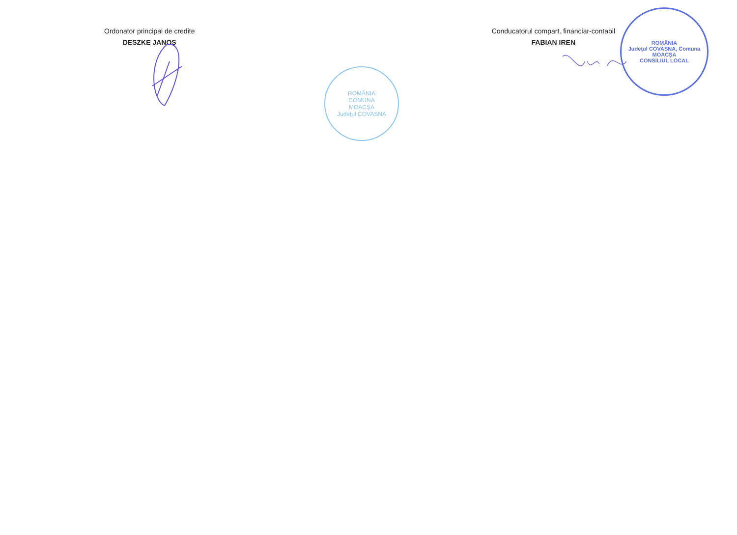Ordonator principal de credite
DESZKE JANOS
Conducatorul compart. financiar-contabil
FABIAN IREN
ROMÂNIA
COMUNA
MOACŞA
Judeţul COVASNA
ROMÂNIA
Judeţul COVASNA, Comuna MOACŞA
CONSILIUL LOCAL